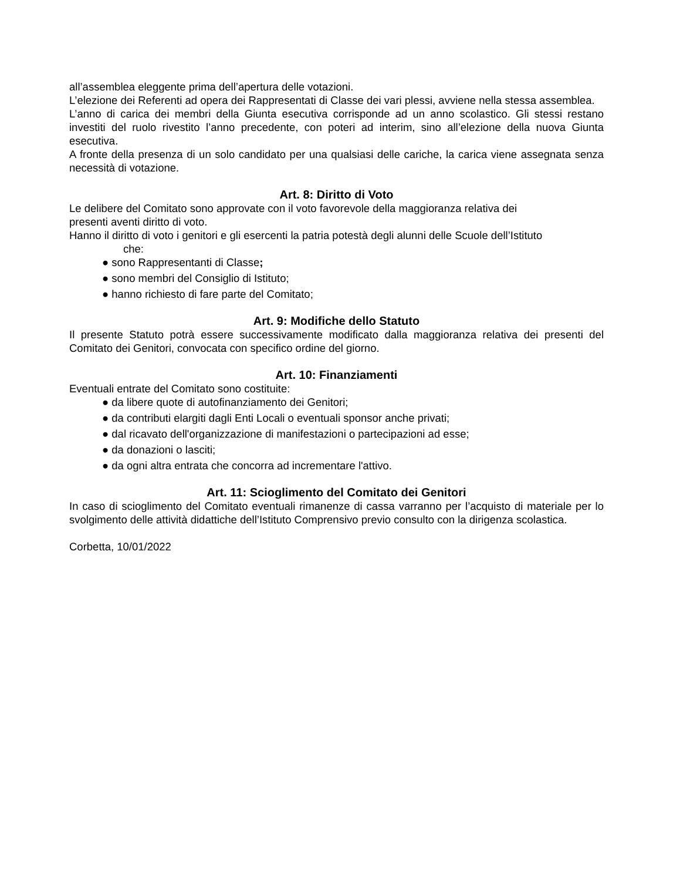all’assemblea eleggente prima dell’apertura delle votazioni.
L’elezione dei Referenti ad opera dei Rappresentati di Classe dei vari plessi, avviene nella stessa assemblea.
L’anno di carica dei membri della Giunta esecutiva corrisponde ad un anno scolastico. Gli stessi restano investiti del ruolo rivestito l’anno precedente, con poteri ad interim, sino all’elezione della nuova Giunta esecutiva.
A fronte della presenza di un solo candidato per una qualsiasi delle cariche, la carica viene assegnata senza necessità di votazione.
Art. 8: Diritto di Voto
Le delibere del Comitato sono approvate con il voto favorevole della maggioranza relativa dei
presenti aventi diritto di voto.
Hanno il diritto di voto i genitori e gli esercenti la patria potestà degli alunni delle Scuole dell’Istituto
che:
● sono Rappresentanti di Classe;
● sono membri del Consiglio di Istituto;
● hanno richiesto di fare parte del Comitato;
Art. 9: Modifiche dello Statuto
Il presente Statuto potrà essere successivamente modificato dalla maggioranza relativa dei presenti del Comitato dei Genitori, convocata con specifico ordine del giorno.
Art. 10: Finanziamenti
Eventuali entrate del Comitato sono costituite:
● da libere quote di autofinanziamento dei Genitori;
● da contributi elargiti dagli Enti Locali o eventuali sponsor anche privati;
● dal ricavato dell'organizzazione di manifestazioni o partecipazioni ad esse;
● da donazioni o lasciti;
● da ogni altra entrata che concorra ad incrementare l'attivo.
Art. 11: Scioglimento del Comitato dei Genitori
In caso di scioglimento del Comitato eventuali rimanenze di cassa varranno per l’acquisto di materiale per lo svolgimento delle attività didattiche dell’Istituto Comprensivo previo consulto con la dirigenza scolastica.
Corbetta, 10/01/2022